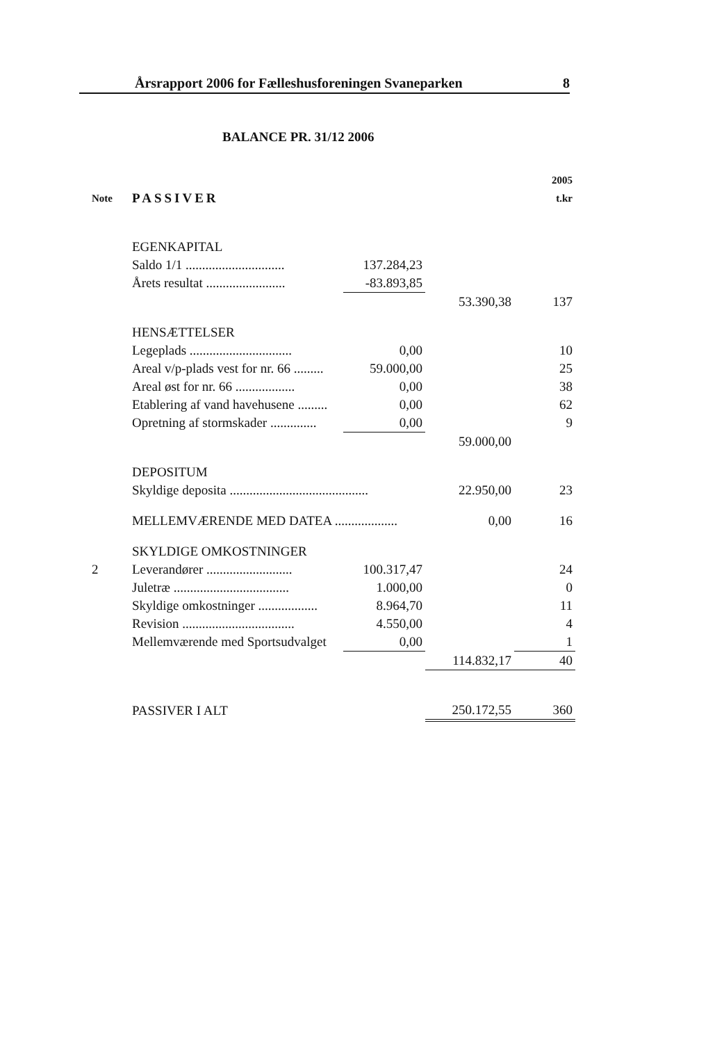Årsrapport 2006 for Fælleshusforeningen Svaneparken 8
BALANCE PR. 31/12 2006
| | | | | 2005 |
| Note | PASSIVER | | | t.kr |
| | EGENKAPITAL | | | |
| | Saldo 1/1 .............................. | 137.284,23 | | |
| | Årets resultat ........................ | -83.893,85 | | |
| | | | 53.390,38 | 137 |
| | HENSÆTTELSER | | | |
| | Legeplads ............................... | 0,00 | | 10 |
| | Areal v/p-plads vest for nr. 66 ......... | 59.000,00 | | 25 |
| | Areal øst for nr. 66 .................. | 0,00 | | 38 |
| | Etablering af vand havehusene ......... | 0,00 | | 62 |
| | Opretning af stormskader .............. | 0,00 | | 9 |
| | | | 59.000,00 | |
| | DEPOSITUM | | | |
| | Skyldige deposita .......................................... | | 22.950,00 | 23 |
| | MELLEMVÆRENDE MED DATEA ................... | | 0,00 | 16 |
| | SKYLDIGE OMKOSTNINGER | | | |
| 2 | Leverandører .......................... | 100.317,47 | | 24 |
| | Juletræ ................................... | 1.000,00 | | 0 |
| | Skyldige omkostninger .................. | 8.964,70 | | 11 |
| | Revision .................................. | 4.550,00 | | 4 |
| | Mellemværende med Sportsudvalget | 0,00 | | 1 |
| | | | 114.832,17 | 40 |
| | PASSIVER I ALT | | 250.172,55 | 360 |